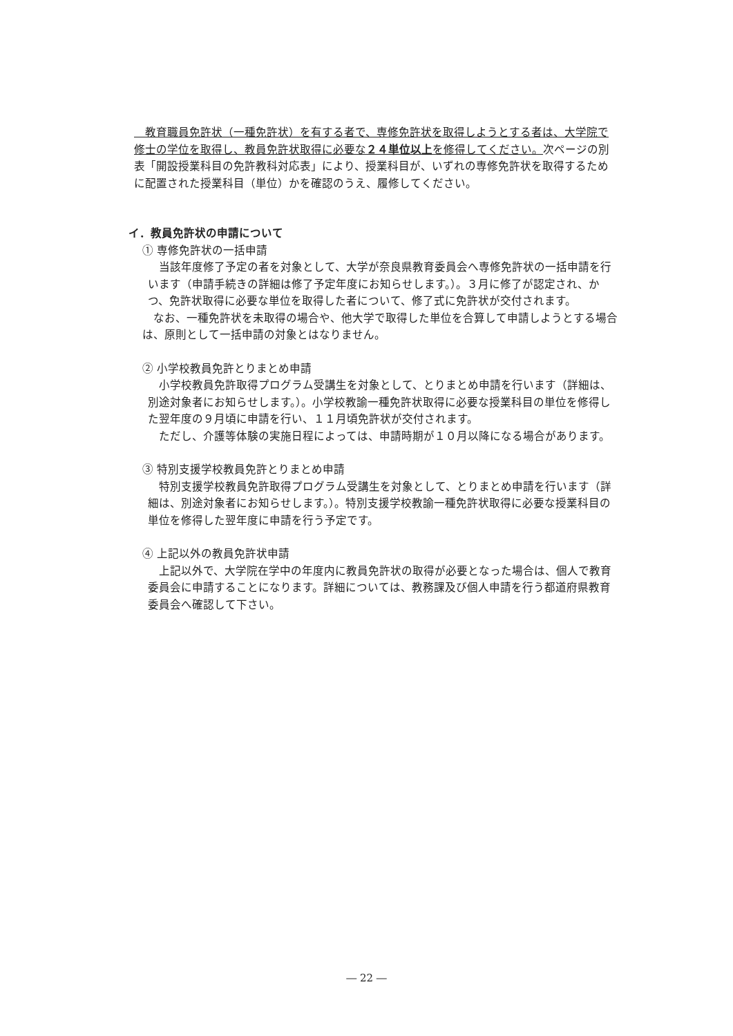教育職員免許状（一種免許状）を有する者で、専修免許状を取得しようとする者は、大学院で修士の学位を取得し、教員免許状取得に必要な２４単位以上を修得してください。次ページの別表「開設授業科目の免許教科対応表」により、授業科目が、いずれの専修免許状を取得するために配置された授業科目（単位）かを確認のうえ、履修してください。
イ．教員免許状の申請について
① 専修免許状の一括申請
当該年度修了予定の者を対象として、大学が奈良県教育委員会へ専修免許状の一括申請を行います（申請手続きの詳細は修了予定年度にお知らせします。）。３月に修了が認定され、かつ、免許状取得に必要な単位を取得した者について、修了式に免許状が交付されます。
なお、一種免許状を未取得の場合や、他大学で取得した単位を合算して申請しようとする場合は、原則として一括申請の対象とはなりません。
② 小学校教員免許とりまとめ申請
小学校教員免許取得プログラム受講生を対象として、とりまとめ申請を行います（詳細は、別途対象者にお知らせします。）。小学校教諭一種免許状取得に必要な授業科目の単位を修得した翌年度の９月頃に申請を行い、１１月頃免許状が交付されます。
ただし、介護等体験の実施日程によっては、申請時期が１０月以降になる場合があります。
③ 特別支援学校教員免許とりまとめ申請
特別支援学校教員免許取得プログラム受講生を対象として、とりまとめ申請を行います（詳細は、別途対象者にお知らせします。）。特別支援学校教諭一種免許状取得に必要な授業科目の単位を修得した翌年度に申請を行う予定です。
④ 上記以外の教員免許状申請
上記以外で、大学院在学中の年度内に教員免許状の取得が必要となった場合は、個人で教育委員会に申請することになります。詳細については、教務課及び個人申請を行う都道府県教育委員会へ確認して下さい。
― 22 ―